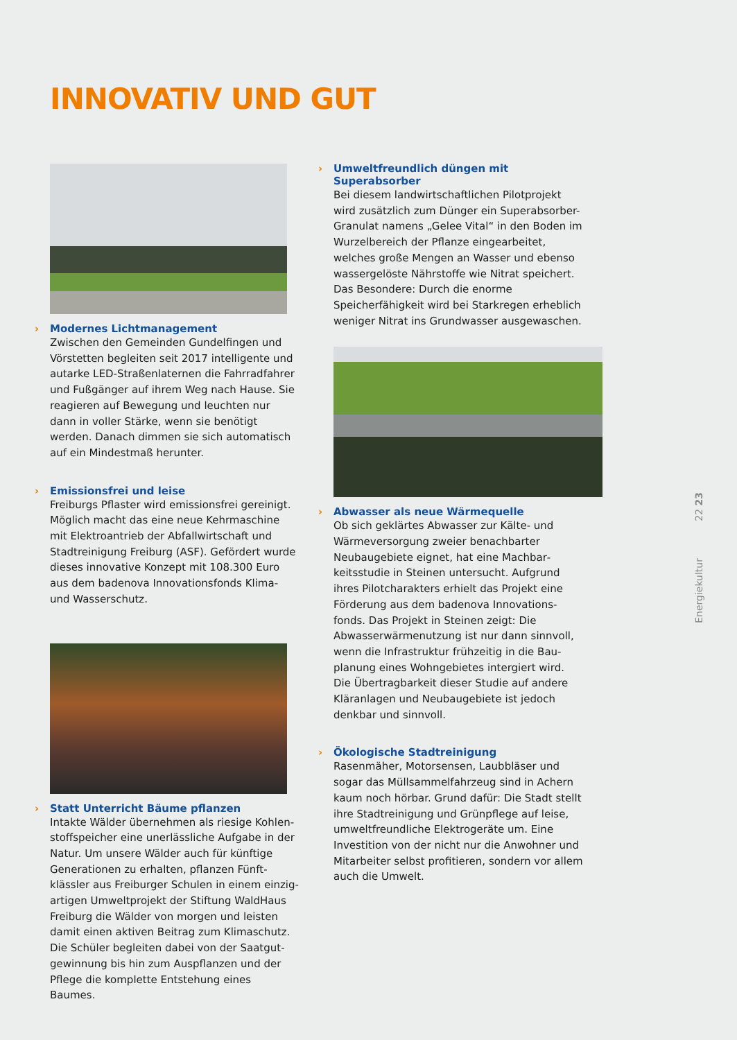INNOVATIV UND GUT
› Modernes Lichtmanagement
Zwischen den Gemeinden Gundelfingen und Vörstetten begleiten seit 2017 intelligente und autarke LED-Straßenlaternen die Fahrrad­fahrer und Fußgänger auf ihrem Weg nach Hause. Sie reagieren auf Bewegung und leuchten nur dann in voller Stärke, wenn sie benötigt werden. Danach dimmen sie sich automatisch auf ein Mindestmaß herunter.
› Emissionsfrei und leise
Freiburgs Pflaster wird emissionsfrei gereinigt. Möglich macht das eine neue Kehrmaschine mit Elektroantrieb der Abfallwirtschaft und Stadtreinigung Freiburg (ASF). Gefördert wurde dieses innovative Konzept mit 108.300 Euro aus dem badenova Innovationsfonds Klima- und Wasserschutz.
› Statt Unterricht Bäume pflanzen
Intakte Wälder übernehmen als riesige Kohlen­stoffspeicher eine unerlässliche Aufgabe in der Natur. Um unsere Wälder auch für künftige Generationen zu erhalten, pflanzen Fünft­klässler aus Freiburger Schulen in einem einzig­artigen Umweltprojekt der Stiftung WaldHaus Freiburg die Wälder von morgen und leisten damit einen aktiven Beitrag zum Klimaschutz. Die Schüler begleiten dabei von der Saatgut­gewinnung bis hin zum Auspflanzen und der Pflege die komplette Entstehung eines Baumes.
› Umweltfreundlich düngen mit Superabsorber
Bei diesem landwirtschaftlichen Pilotprojekt wird zusätzlich zum Dünger ein Superabsorber-Granulat namens „Gelee Vital“ in den Boden im Wurzelbereich der Pflanze eingearbeitet, welches große Mengen an Wasser und ebenso wasser­gelöste Nährstoffe wie Nitrat speichert. Das Besondere: Durch die enorme Speicherfähigkeit wird bei Starkregen erheblich weniger Nitrat ins Grundwasser ausgewaschen.
› Abwasser als neue Wärmequelle
Ob sich geklärtes Abwasser zur Kälte- und Wärmeversorgung zweier benachbarter Neubaugebiete eignet, hat eine Machbar­keitsstudie in Steinen untersucht. Aufgrund ihres Pilotcharakters erhielt das Projekt eine Förderung aus dem badenova Innovations­fonds. Das Projekt in Steinen zeigt: Die Abwasserwärmenutzung ist nur dann sinnvoll, wenn die Infrastruktur frühzeitig in die Bau­planung eines Wohngebietes intergiert wird. Die Übertragbarkeit dieser Studie auf andere Kläranlagen und Neubaugebiete ist jedoch denkbar und sinnvoll.
› Ökologische Stadtreinigung
Rasenmäher, Motorsensen, Laubbläser und sogar das Müllsammelfahrzeug sind in Achern kaum noch hörbar. Grund dafür: Die Stadt stellt ihre Stadtreinigung und Grünpflege auf leise, umweltfreundliche Elektrogeräte um. Eine Investition von der nicht nur die Anwohner und Mitarbeiter selbst profitieren, sondern vor allem auch die Umwelt.
22 23
Energiekultur